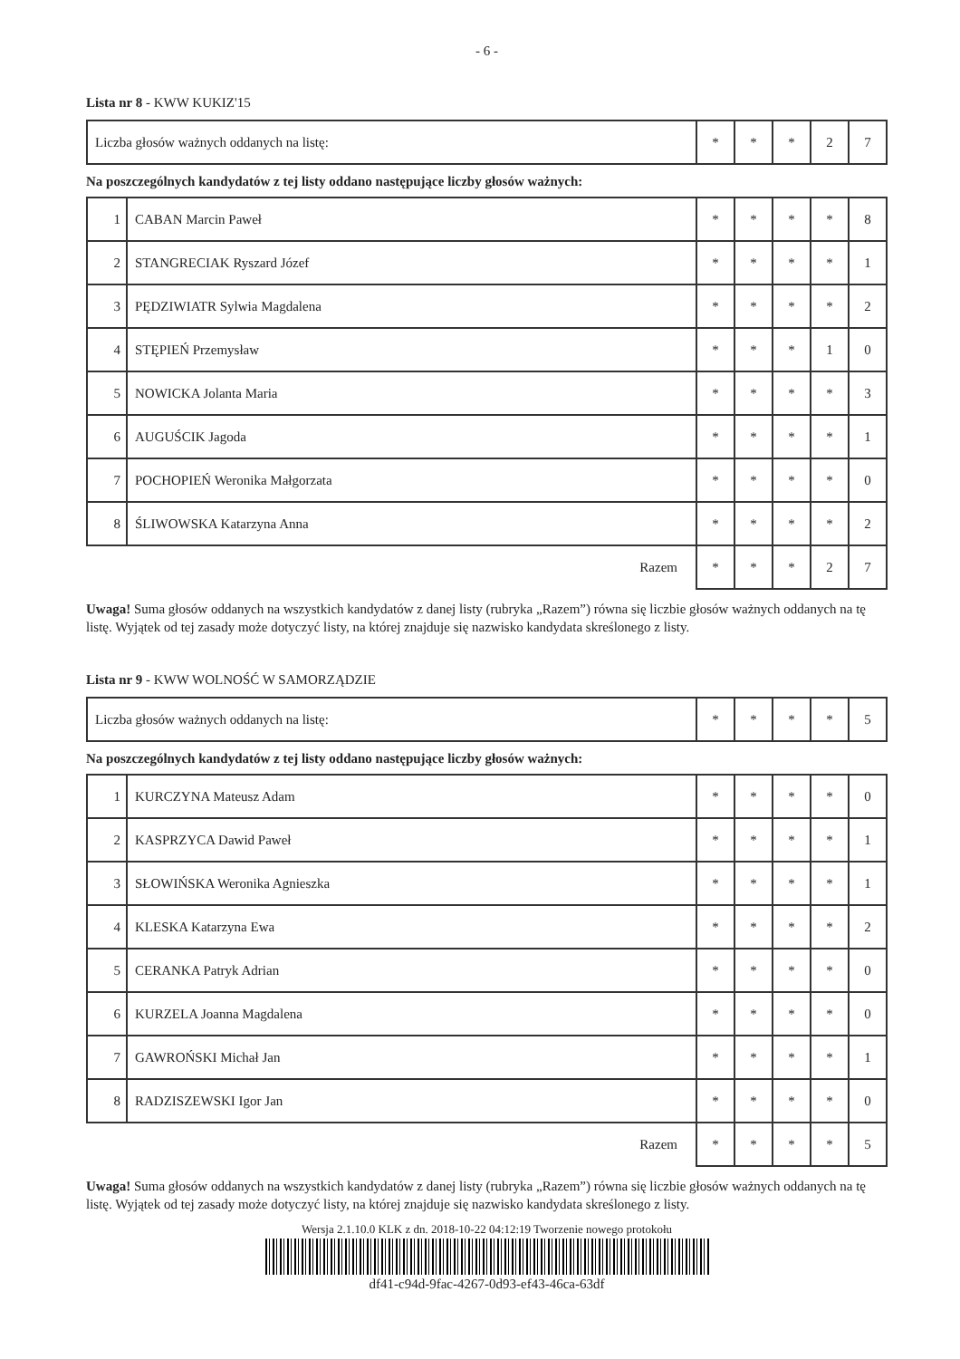- 6 -
Lista nr 8 - KWW KUKIZ'15
| Liczba głosów ważnych oddanych na listę: | * | * | * | 2 | 7 |
Na poszczególnych kandydatów z tej listy oddano następujące liczby głosów ważnych:
| 1 | CABAN Marcin Paweł | * | * | * | * | 8 |
| 2 | STANGRECIAK Ryszard Józef | * | * | * | * | 1 |
| 3 | PĘDZIWIATR Sylwia Magdalena | * | * | * | * | 2 |
| 4 | STĘPIEŃ Przemysław | * | * | * | 1 | 0 |
| 5 | NOWICKA Jolanta Maria | * | * | * | * | 3 |
| 6 | AUGUŚCIK Jagoda | * | * | * | * | 1 |
| 7 | POCHOPIEŃ Weronika Małgorzata | * | * | * | * | 0 |
| 8 | ŚLIWOWSKA Katarzyna Anna | * | * | * | * | 2 |
| | Razem | * | * | * | 2 | 7 |
Uwaga! Suma głosów oddanych na wszystkich kandydatów z danej listy (rubryka „Razem”) równa się liczbie głosów ważnych oddanych na tę listę. Wyjątek od tej zasady może dotyczyć listy, na której znajduje się nazwisko kandydata skreślonego z listy.
Lista nr 9 - KWW WOLNOŚĆ W SAMORZĄDZIE
| Liczba głosów ważnych oddanych na listę: | * | * | * | * | 5 |
Na poszczególnych kandydatów z tej listy oddano następujące liczby głosów ważnych:
| 1 | KURCZYNA Mateusz Adam | * | * | * | * | 0 |
| 2 | KASPRZYCA Dawid Paweł | * | * | * | * | 1 |
| 3 | SŁOWIŃSKA Weronika Agnieszka | * | * | * | * | 1 |
| 4 | KLESKA Katarzyna Ewa | * | * | * | * | 2 |
| 5 | CERANKA Patryk Adrian | * | * | * | * | 0 |
| 6 | KURZELA Joanna Magdalena | * | * | * | * | 0 |
| 7 | GAWROŃSKI Michał Jan | * | * | * | * | 1 |
| 8 | RADZISZEWSKI Igor Jan | * | * | * | * | 0 |
| | Razem | * | * | * | * | 5 |
Uwaga! Suma głosów oddanych na wszystkich kandydatów z danej listy (rubryka „Razem”) równa się liczbie głosów ważnych oddanych na tę listę. Wyjątek od tej zasady może dotyczyć listy, na której znajduje się nazwisko kandydata skreślonego z listy.
Wersja 2.1.10.0 KLK z dn. 2018-10-22 04:12:19 Tworzenie nowego protokołu
df41-c94d-9fac-4267-0d93-ef43-46ca-63df